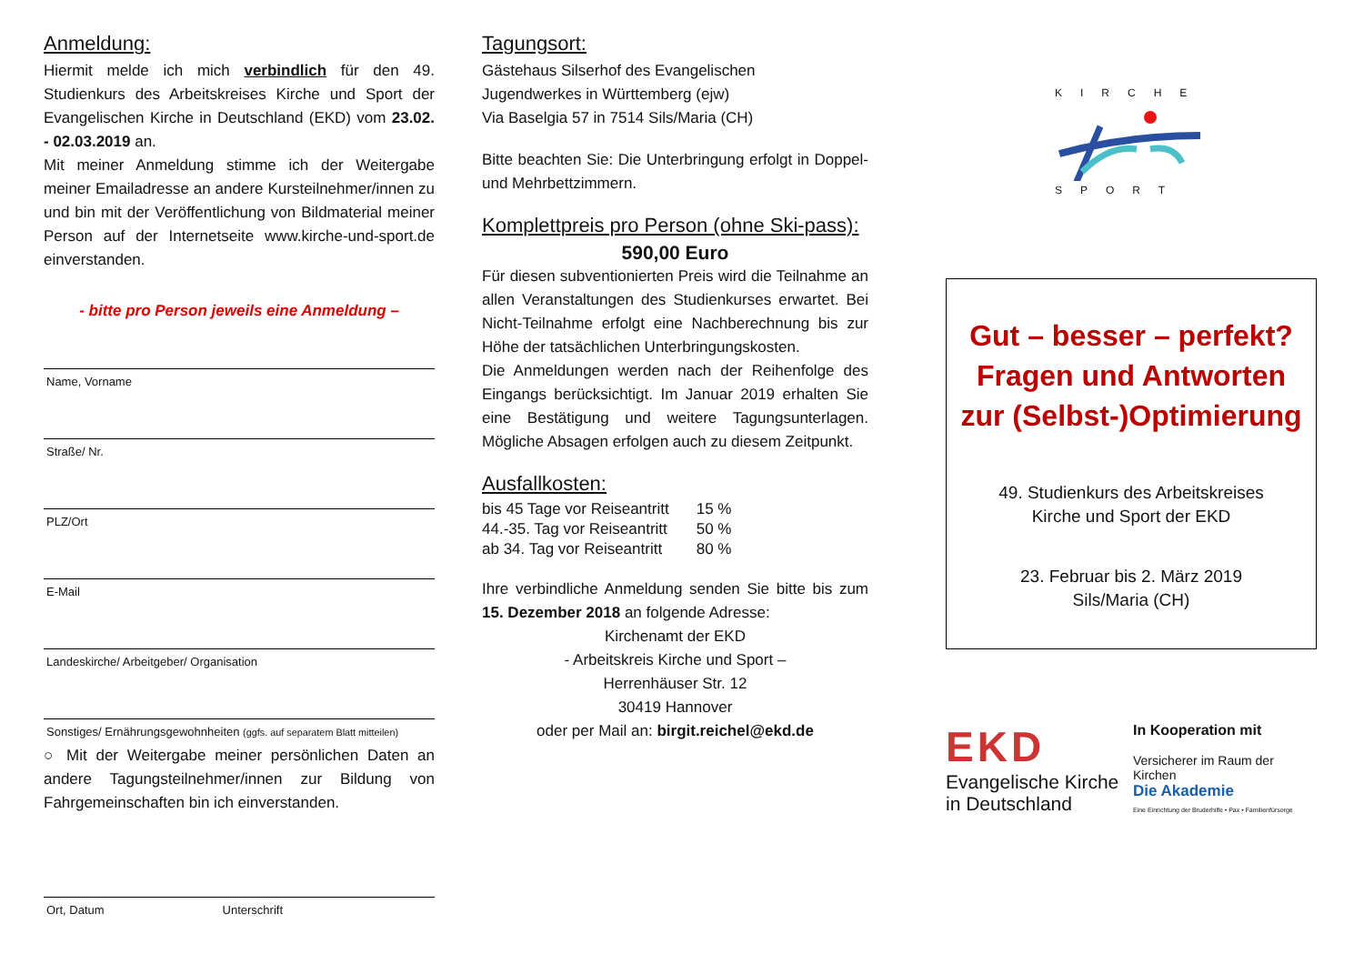Anmeldung:
Hiermit melde ich mich verbindlich für den 49. Studienkurs des Arbeitskreises Kirche und Sport der Evangelischen Kirche in Deutschland (EKD) vom 23.02. - 02.03.2019 an.
Mit meiner Anmeldung stimme ich der Weitergabe meiner Emailadresse an andere Kursteilnehmer/innen zu und bin mit der Veröffentlichung von Bildmaterial meiner Person auf der Internetseite www.kirche-und-sport.de einverstanden.
- bitte pro Person jeweils eine Anmeldung –
Name, Vorname
Straße/ Nr.
PLZ/Ort
E-Mail
Landeskirche/ Arbeitgeber/ Organisation
Sonstiges/ Ernährungsgewohnheiten (ggfs. auf separatem Blatt mitteilen)
○ Mit der Weitergabe meiner persönlichen Daten an andere Tagungsteilnehmer/innen zur Bildung von Fahrgemeinschaften bin ich einverstanden.
Ort, Datum Unterschrift
Tagungsort:
Gästehaus Silserhof des Evangelischen
Jugendwerkes in Württemberg (ejw)
Via Baselgia 57 in 7514 Sils/Maria (CH)
Bitte beachten Sie: Die Unterbringung erfolgt in Doppel- und Mehrbettzimmern.
Komplettpreis pro Person (ohne Ski-pass):
590,00 Euro
Für diesen subventionierten Preis wird die Teilnahme an allen Veranstaltungen des Studienkurses erwartet. Bei Nicht-Teilnahme erfolgt eine Nachberechnung bis zur Höhe der tatsächlichen Unterbringungskosten.
Die Anmeldungen werden nach der Reihenfolge des Eingangs berücksichtigt. Im Januar 2019 erhalten Sie eine Bestätigung und weitere Tagungsunterlagen. Mögliche Absagen erfolgen auch zu diesem Zeitpunkt.
Ausfallkosten:
| bis 45 Tage vor Reiseantritt | 15 % |
| 44.-35. Tag vor Reiseantritt | 50 % |
| ab 34. Tag vor Reiseantritt | 80 % |
Ihre verbindliche Anmeldung senden Sie bitte bis zum 15. Dezember 2018 an folgende Adresse:
Kirchenamt der EKD
- Arbeitskreis Kirche und Sport –
Herrenhäuser Str. 12
30419 Hannover
oder per Mail an: birgit.reichel@ekd.de
KIRCHE SPORT
Gut – besser – perfekt?
Fragen und Antworten
zur (Selbst-)Optimierung
49. Studienkurs des Arbeitskreises
Kirche und Sport der EKD
23. Februar bis 2. März 2019
Sils/Maria (CH)
EKD
Evangelische Kirche in Deutschland
In Kooperation mit
Versicherer im Raum der Kirchen
Die Akademie
Eine Einrichtung der Bruderhilfe • Pax • Familienfürsorge